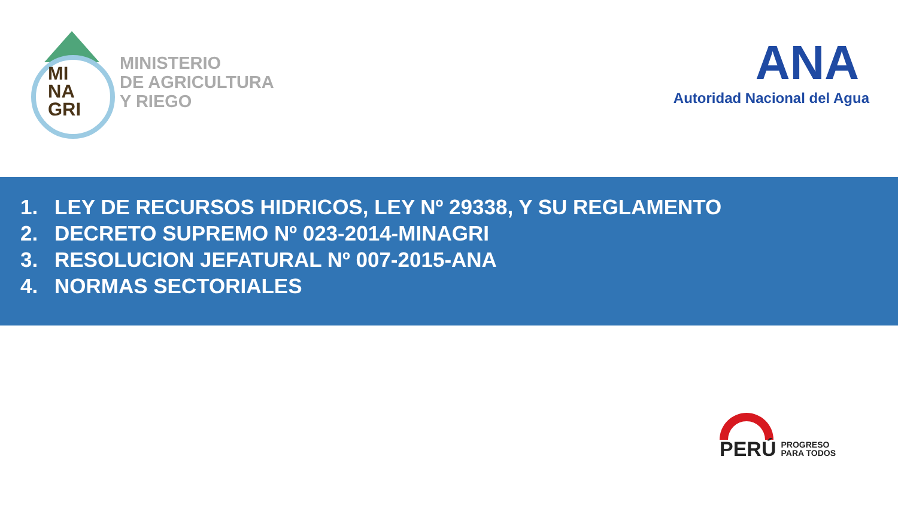MI
NA
GRI
MINISTERIO
DE AGRICULTURA
Y RIEGO
ANA
Autoridad Nacional del Agua
1. LEY DE RECURSOS HIDRICOS, LEY Nº 29338, Y SU REGLAMENTO
2. DECRETO SUPREMO Nº 023-2014-MINAGRI
3. RESOLUCION JEFATURAL Nº 007-2015-ANA
4. NORMAS SECTORIALES
PERÚ
PROGRESO
PARA TODOS